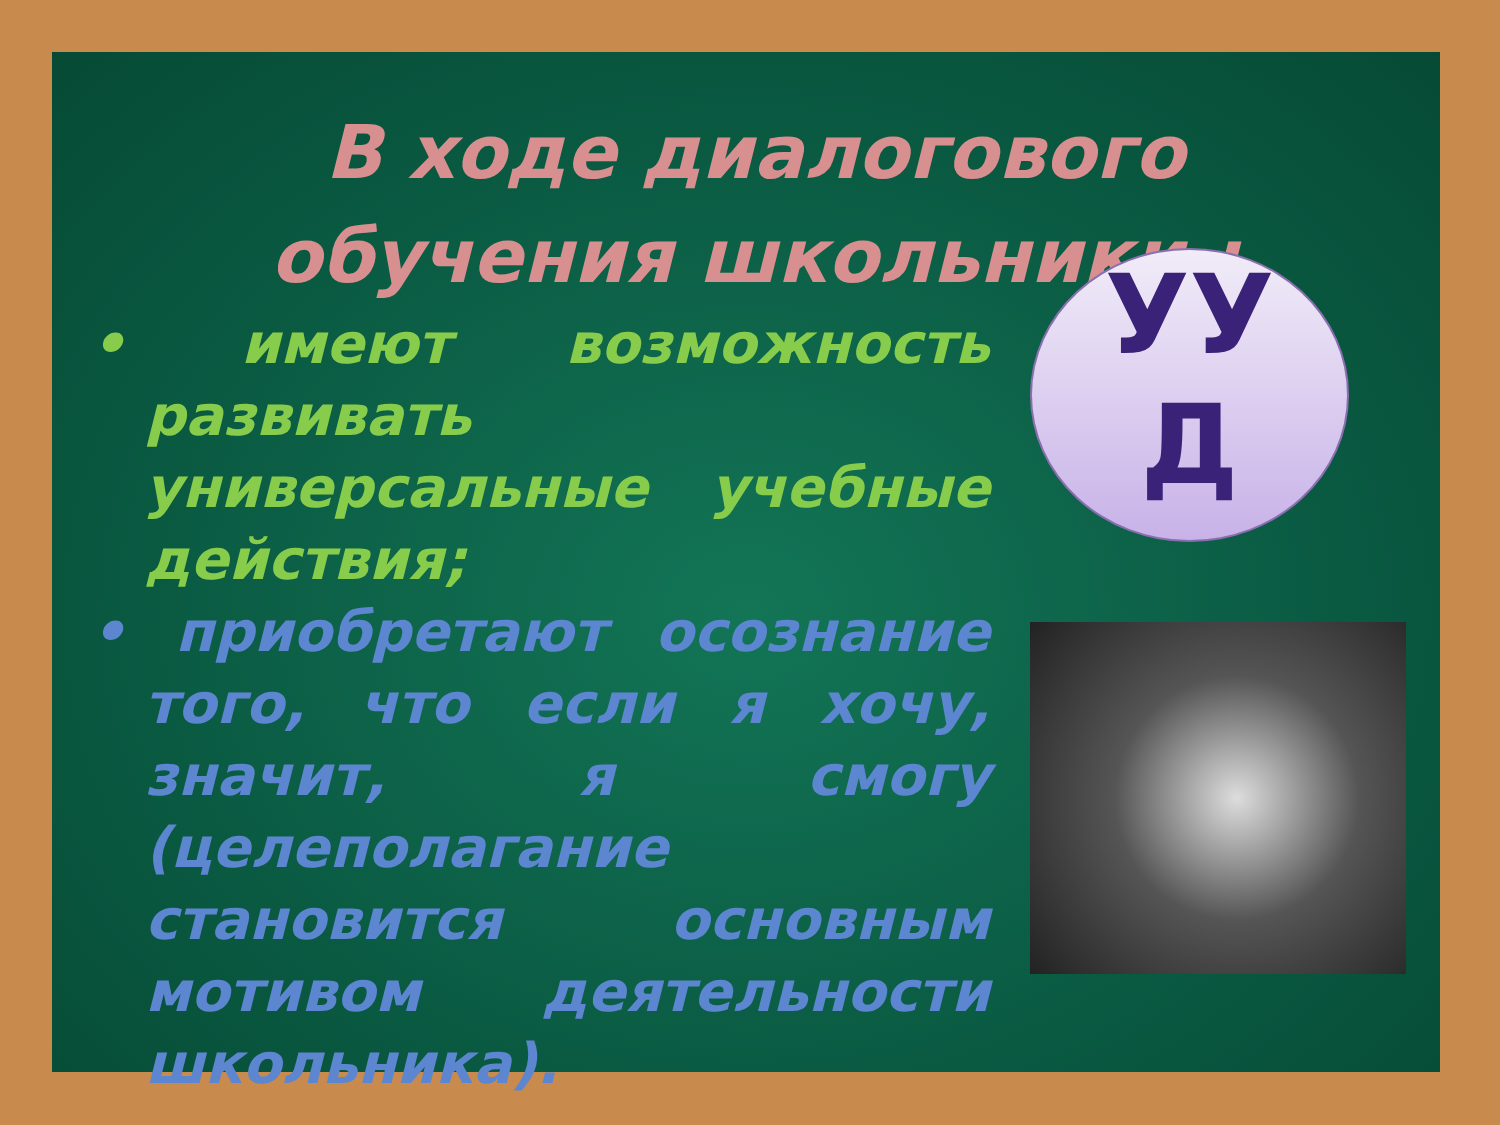В ходе диалогового обучения школьники :
• имеют возможность развивать универсальные учебные действия;
• приобретают осознание того, что если я хочу, значит, я смогу (целеполагание становится основным мотивом деятельности школьника).
УУ
Д